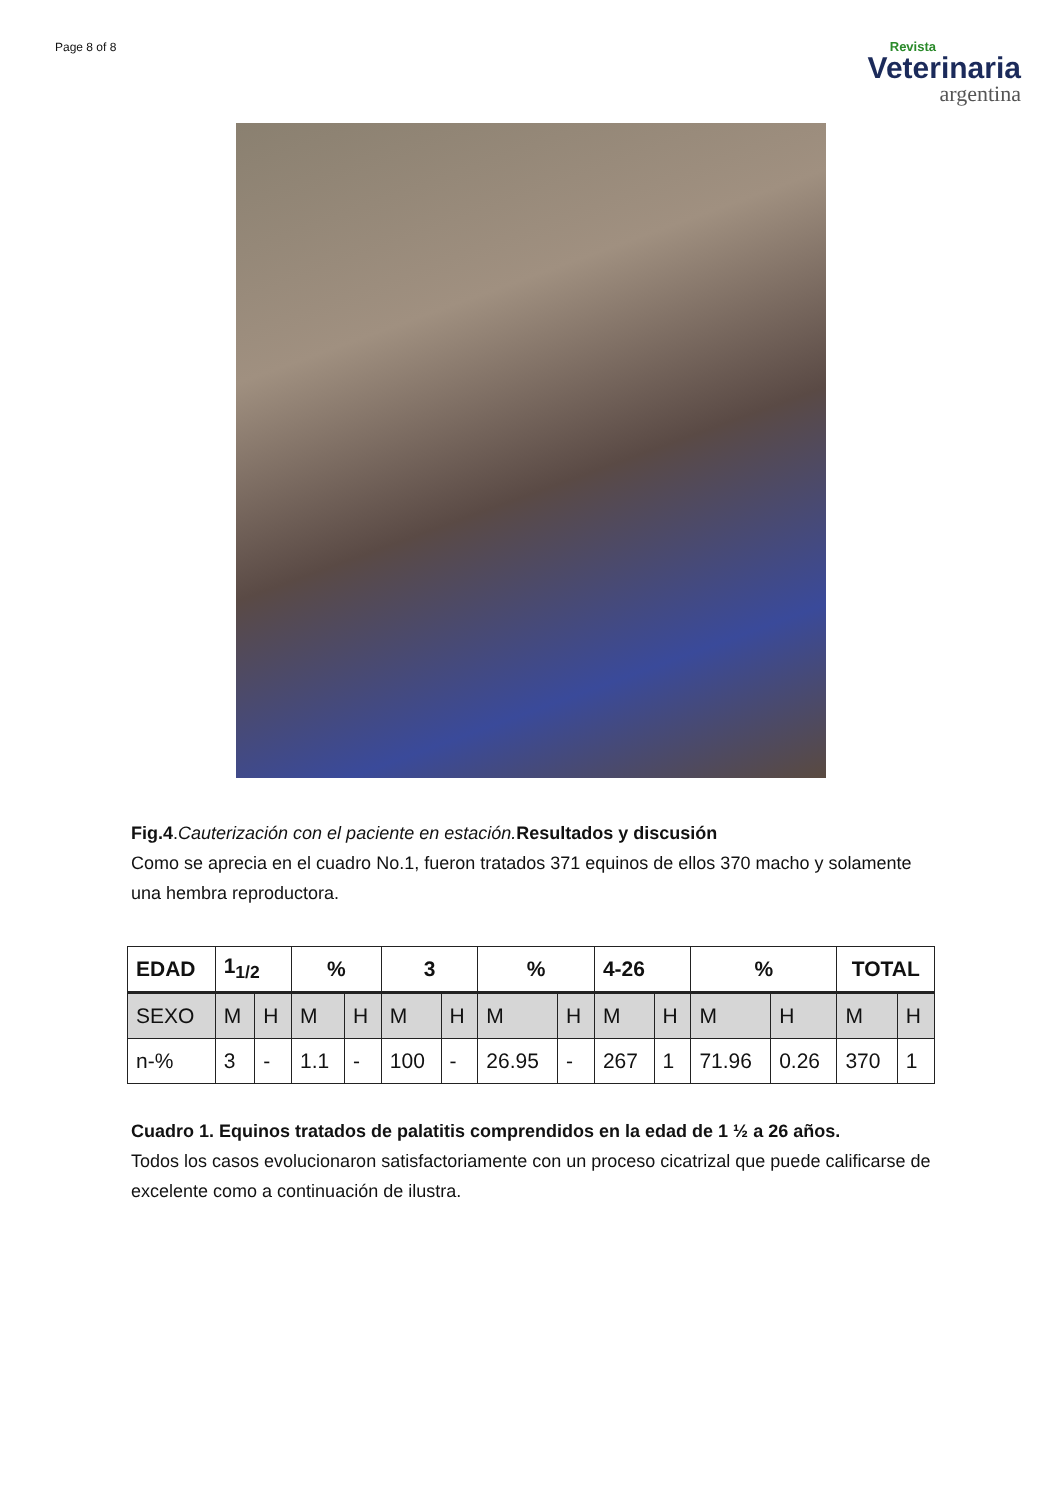Page 8 of 8
Revista
Veterinaria
argentina
Fig.4.Cauterización con el paciente en estación. Resultados y discusión
Como se aprecia en el cuadro No.1, fueron tratados 371 equinos de ellos 370 macho y solamente una hembra reproductora.
| EDAD | 1<sub>1/2</sub> | | % | | 3 | | % | | 4-26 | | % | | TOTAL | |
| SEXO | M | H | M | H | M | H | M | H | M | H | M | H | M | H |
| n-% | 3 | - | 1.1 | - | 100 | - | 26.95 | - | 267 | 1 | 71.96 | 0.26 | 370 | 1 |
Cuadro 1. Equinos tratados de palatitis comprendidos en la edad de 1 ½ a 26 años.
Todos los casos evolucionaron satisfactoriamente con un proceso cicatrizal que puede calificarse de excelente como a continuación de ilustra.